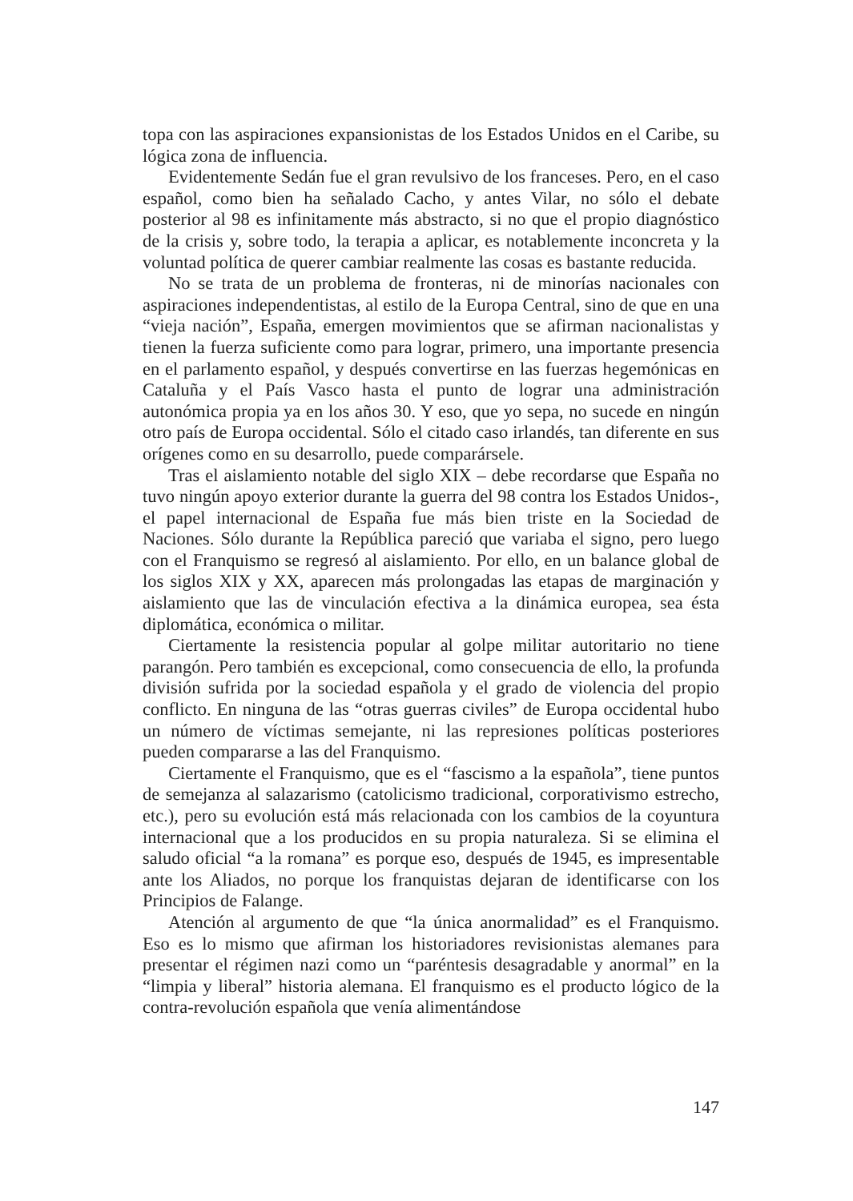topa con las aspiraciones expansionistas de los Estados Unidos en el Caribe, su lógica zona de influencia.
Evidentemente Sedán fue el gran revulsivo de los franceses. Pero, en el caso español, como bien ha señalado Cacho, y antes Vilar, no sólo el debate posterior al 98 es infinitamente más abstracto, si no que el propio diagnóstico de la crisis y, sobre todo, la terapia a aplicar, es notablemente inconcreta y la voluntad política de querer cambiar realmente las cosas es bastante reducida.
No se trata de un problema de fronteras, ni de minorías nacionales con aspiraciones independentistas, al estilo de la Europa Central, sino de que en una “vieja nación”, España, emergen movimientos que se afirman nacionalistas y tienen la fuerza suficiente como para lograr, primero, una importante presencia en el parlamento español, y después convertirse en las fuerzas hegemónicas en Cataluña y el País Vasco hasta el punto de lograr una administración autonómica propia ya en los años 30. Y eso, que yo sepa, no sucede en ningún otro país de Europa occidental. Sólo el citado caso irlandés, tan diferente en sus orígenes como en su desarrollo, puede comparársele.
Tras el aislamiento notable del siglo XIX – debe recordarse que España no tuvo ningún apoyo exterior durante la guerra del 98 contra los Estados Unidos-, el papel internacional de España fue más bien triste en la Sociedad de Naciones. Sólo durante la República pareció que variaba el signo, pero luego con el Franquismo se regresó al aislamiento. Por ello, en un balance global de los siglos XIX y XX, aparecen más prolongadas las etapas de marginación y aislamiento que las de vinculación efectiva a la dinámica europea, sea ésta diplomática, económica o militar.
Ciertamente la resistencia popular al golpe militar autoritario no tiene parangón. Pero también es excepcional, como consecuencia de ello, la profunda división sufrida por la sociedad española y el grado de violencia del propio conflicto. En ninguna de las “otras guerras civiles” de Europa occidental hubo un número de víctimas semejante, ni las represiones políticas posteriores pueden compararse a las del Franquismo.
Ciertamente el Franquismo, que es el “fascismo a la española”, tiene puntos de semejanza al salazarismo (catolicismo tradicional, corporativismo estrecho, etc.), pero su evolución está más relacionada con los cambios de la coyuntura internacional que a los producidos en su propia naturaleza. Si se elimina el saludo oficial “a la romana” es porque eso, después de 1945, es impresentable ante los Aliados, no porque los franquistas dejaran de identificarse con los Principios de Falange.
Atención al argumento de que “la única anormalidad” es el Franquismo. Eso es lo mismo que afirman los historiadores revisionistas alemanes para presentar el régimen nazi como un “paréntesis desagradable y anormal” en la “limpia y liberal” historia alemana. El franquismo es el producto lógico de la contra-revolución española que venía alimentándose
147